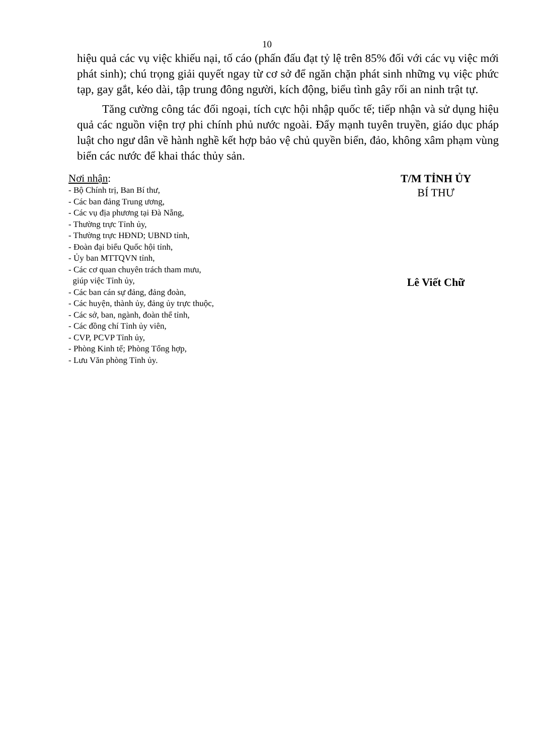10
hiệu quả các vụ việc khiếu nại, tố cáo (phấn đấu đạt tỷ lệ trên 85% đối với các vụ việc mới phát sinh); chú trọng giải quyết ngay từ cơ sở để ngăn chặn phát sinh những vụ việc phức tạp, gay gắt, kéo dài, tập trung đông người, kích động, biểu tình gây rối an ninh trật tự.
Tăng cường công tác đối ngoại, tích cực hội nhập quốc tế; tiếp nhận và sử dụng hiệu quả các nguồn viện trợ phi chính phủ nước ngoài. Đẩy mạnh tuyên truyền, giáo dục pháp luật cho ngư dân về hành nghề kết hợp bảo vệ chủ quyền biển, đảo, không xâm phạm vùng biển các nước để khai thác thủy sản.
Nơi nhận:
- Bộ Chính trị, Ban Bí thư,
- Các ban đảng Trung ương,
- Các vụ địa phương tại Đà Nẵng,
- Thường trực Tỉnh ủy,
- Thường trực HĐND; UBND tỉnh,
- Đoàn đại biểu Quốc hội tỉnh,
- Ủy ban MTTQVN tỉnh,
- Các cơ quan chuyên trách tham mưu,
giúp việc Tỉnh ủy,
- Các ban cán sự đảng, đảng đoàn,
- Các huyện, thành ủy, đảng ủy trực thuộc,
- Các sở, ban, ngành, đoàn thể tỉnh,
- Các đồng chí Tỉnh ủy viên,
- CVP, PCVP Tỉnh ủy,
- Phòng Kinh tế; Phòng Tổng hợp,
- Lưu Văn phòng Tỉnh ủy.
T/M TỈNH ỦY
BÍ THƯ
Lê Viết Chữ